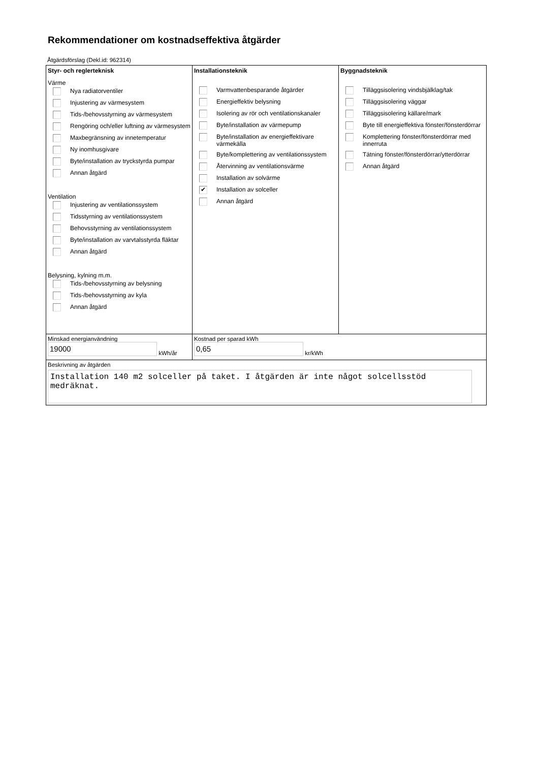Rekommendationer om kostnadseffektiva åtgärder
Åtgärdsförslag (Dekl.id: 962314)
Styr- och reglerteknisk
Värme
Nya radiatorventiler
Injustering av värmesystem
Tids-/behovsstyrning av värmesystem
Rengöring och/eller luftning av värmesystem
Maxbegränsning av innetemperatur
Ny inomhusgivare
Byte/installation av tryckstyrda pumpar
Annan åtgärd
Ventilation
Injustering av ventilationssystem
Tidsstyrning av ventilationssystem
Behovsstyrning av ventilationssystem
Byte/installation av varvtalsstyrda fläktar
Annan åtgärd
Belysning, kylning m.m.
Tids-/behovsstyrning av belysning
Tids-/behovsstyrning av kyla
Annan åtgärd
Installationsteknik
Varmvattenbesparande åtgärder
Energieffektiv belysning
Isolering av rör och ventilationskanaler
Byte/installation av värmepump
Byte/installation av energieffektivare värmekälla
Byte/komplettering av ventilationssystem
Återvinning av ventilationsvärme
Installation av solvärme
✔ Installation av solceller
Annan åtgärd
Byggnadsteknik
Tilläggsisolering vindsbjälklag/tak
Tilläggsisolering väggar
Tilläggsisolering källare/mark
Byte till energieffektiva fönster/fönsterdörrar
Komplettering fönster/fönsterdörrar med innerruta
Tätning fönster/fönsterdörrar/ytterdörrar
Annan åtgärd
Minskad energianvändning
19000 kWh/år
Kostnad per sparad kWh
0,65 kr/kWh
Beskrivning av åtgärden
Installation 140 m2 solceller på taket. I åtgärden är inte något solcellsstöd medräknat.